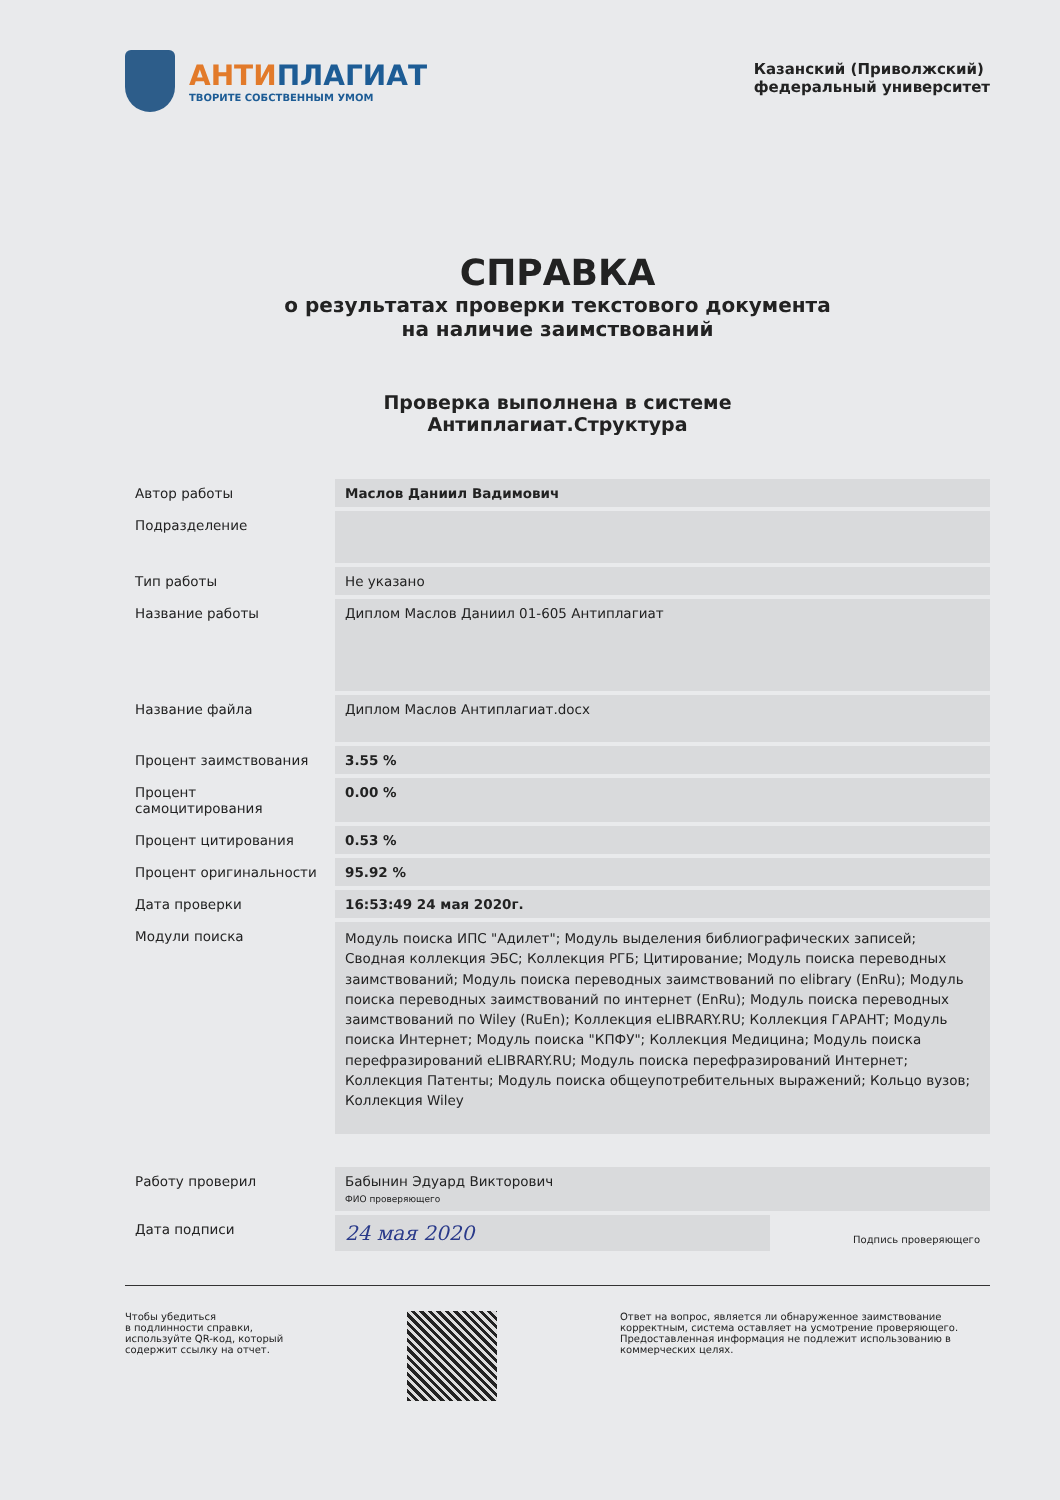АНТИПЛАГИАТ
ТВОРИТЕ СОБСТВЕННЫМ УМОМ
Казанский (Приволжский)
федеральный университет
СПРАВКА
о результатах проверки текстового документа
на наличие заимствований
Проверка выполнена в системе
Антиплагиат.Структура
| Автор работы | Маслов Даниил Вадимович |
| Подразделение | |
| Тип работы | Не указано |
| Название работы | Диплом Маслов Даниил 01-605 Антиплагиат |
| Название файла | Диплом Маслов Антиплагиат.docx |
| Процент заимствования | 3.55 % |
| Процент самоцитирования | 0.00 % |
| Процент цитирования | 0.53 % |
| Процент оригинальности | 95.92 % |
| Дата проверки | 16:53:49 24 мая 2020г. |
| Модули поиска | Модуль поиска ИПС "Адилет"; Модуль выделения библиографических записей; Сводная коллекция ЭБС; Коллекция РГБ; Цитирование; Модуль поиска переводных заимствований; Модуль поиска переводных заимствований по elibrary (EnRu); Модуль поиска переводных заимствований по интернет (EnRu); Модуль поиска переводных заимствований по Wiley (RuEn); Коллекция eLIBRARY.RU; Коллекция ГАРАНТ; Модуль поиска Интернет; Модуль поиска "КПФУ"; Коллекция Медицина; Модуль поиска перефразирований eLIBRARY.RU; Модуль поиска перефразирований Интернет; Коллекция Патенты; Модуль поиска общеупотребительных выражений; Кольцо вузов; Коллекция Wiley |
| Работу проверил | Бабынин Эдуард Викторович ФИО проверяющего | |
| Дата подписи | 24 мая 2020 | Подпись проверяющего |
Чтобы убедиться
в подлинности справки,
используйте QR-код, который
содержит ссылку на отчет.
Ответ на вопрос, является ли обнаруженное заимствование корректным, система оставляет на усмотрение проверяющего. Предоставленная информация не подлежит использованию в коммерческих целях.